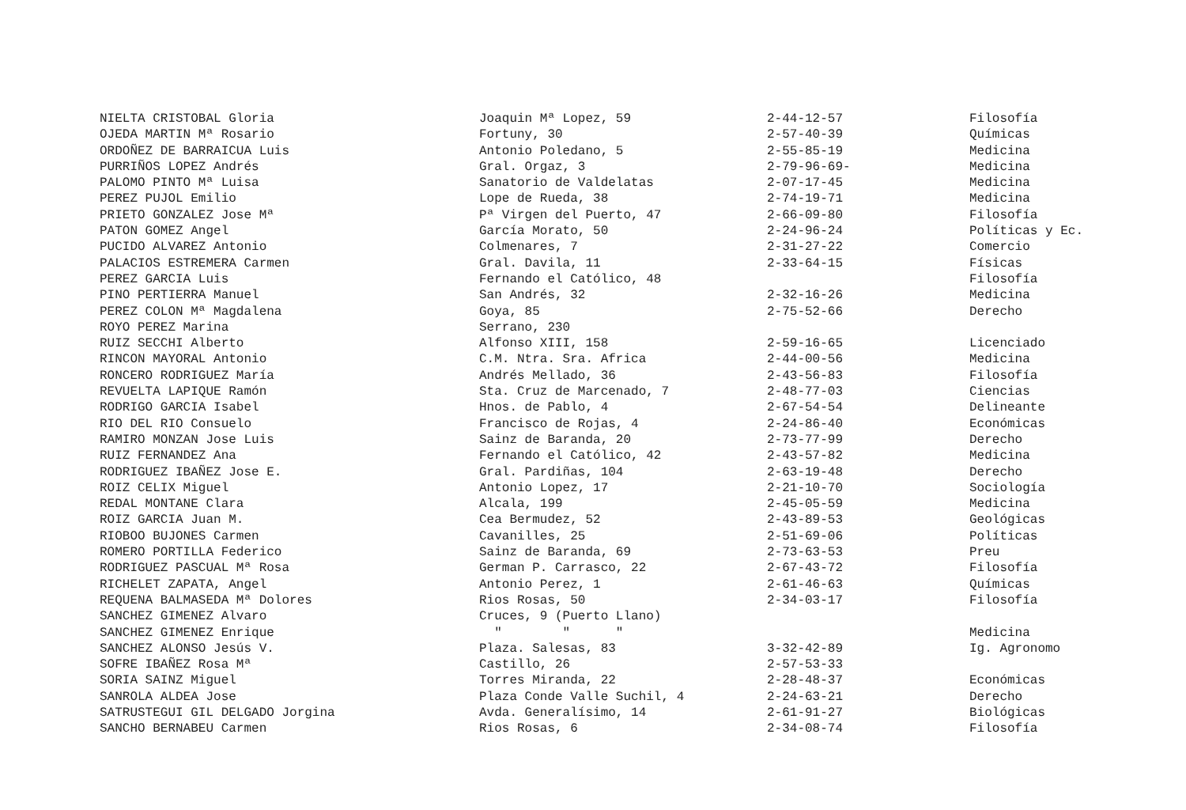| NIELTA CRISTOBAL Gloria | Joaquin Mª Lopez, 59 | 2-44-12-57 | Filosofía |
| OJEDA MARTIN Mª Rosario | Fortuny, 30 | 2-57-40-39 | Químicas |
| ORDOÑEZ DE BARRAICUA Luis | Antonio Poledano, 5 | 2-55-85-19 | Medicina |
| PURRIÑOS LOPEZ Andrés | Gral. Orgaz, 3 | 2-79-96-69- | Medicina |
| PALOMO PINTO Mª Luisa | Sanatorio de Valdelatas | 2-07-17-45 | Medicina |
| PEREZ PUJOL Emilio | Lope de Rueda, 38 | 2-74-19-71 | Medicina |
| PRIETO GONZALEZ Jose Mª | Pª Virgen del Puerto, 47 | 2-66-09-80 | Filosofía |
| PATON GOMEZ Angel | García Morato, 50 | 2-24-96-24 | Políticas y Ec. |
| PUCIDO ALVAREZ Antonio | Colmenares, 7 | 2-31-27-22 | Comercio |
| PALACIOS ESTREMERA Carmen | Gral. Davila, 11 | 2-33-64-15 | Físicas |
| PEREZ GARCIA Luis | Fernando el Católico, 48 | | Filosofía |
| PINO PERTIERRA Manuel | San Andrés, 32 | 2-32-16-26 | Medicina |
| PEREZ COLON Mª Magdalena | Goya, 85 | 2-75-52-66 | Derecho |
| ROYO PEREZ Marina | Serrano, 230 | | |
| RUIZ SECCHI Alberto | Alfonso XIII, 158 | 2-59-16-65 | Licenciado |
| RINCON MAYORAL Antonio | C.M. Ntra. Sra. Africa | 2-44-00-56 | Medicina |
| RONCERO RODRIGUEZ María | Andrés Mellado, 36 | 2-43-56-83 | Filosofía |
| REVUELTA LAPIQUE Ramón | Sta. Cruz de Marcenado, 7 | 2-48-77-03 | Ciencias |
| RODRIGO GARCIA Isabel | Hnos. de Pablo, 4 | 2-67-54-54 | Delineante |
| RIO DEL RIO Consuelo | Francisco de Rojas, 4 | 2-24-86-40 | Económicas |
| RAMIRO MONZAN Jose Luis | Sainz de Baranda, 20 | 2-73-77-99 | Derecho |
| RUIZ FERNANDEZ Ana | Fernando el Católico, 42 | 2-43-57-82 | Medicina |
| RODRIGUEZ IBAÑEZ Jose E. | Gral. Pardiñas, 104 | 2-63-19-48 | Derecho |
| ROIZ CELIX Miguel | Antonio Lopez, 17 | 2-21-10-70 | Sociología |
| REDAL MONTANE Clara | Alcala, 199 | 2-45-05-59 | Medicina |
| ROIZ GARCIA Juan M. | Cea Bermudez, 52 | 2-43-89-53 | Geológicas |
| RIOBOO BUJONES Carmen | Cavanilles, 25 | 2-51-69-06 | Políticas |
| ROMERO PORTILLA Federico | Sainz de Baranda, 69 | 2-73-63-53 | Preu |
| RODRIGUEZ PASCUAL Mª Rosa | German P. Carrasco, 22 | 2-67-43-72 | Filosofía |
| RICHELET ZAPATA, Angel | Antonio Perez, 1 | 2-61-46-63 | Químicas |
| REQUENA BALMASEDA Mª Dolores | Rios Rosas, 50 | 2-34-03-17 | Filosofía |
| SANCHEZ GIMENEZ Alvaro | Cruces, 9 (Puerto Llano) | | |
| SANCHEZ GIMENEZ Enrique | " " " | | Medicina |
| SANCHEZ ALONSO Jesús V. | Plaza. Salesas, 83 | 3-32-42-89 | Ig. Agronomo |
| SOFRE IBAÑEZ Rosa Mª | Castillo, 26 | 2-57-53-33 | |
| SORIA SAINZ Miguel | Torres Miranda, 22 | 2-28-48-37 | Económicas |
| SANROLA ALDEA Jose | Plaza Conde Valle Suchil, 4 | 2-24-63-21 | Derecho |
| SATRUSTEGUI GIL DELGADO Jorgina | Avda. Generalísimo, 14 | 2-61-91-27 | Biológicas |
| SANCHO BERNABEU Carmen | Rios Rosas, 6 | 2-34-08-74 | Filosofía |